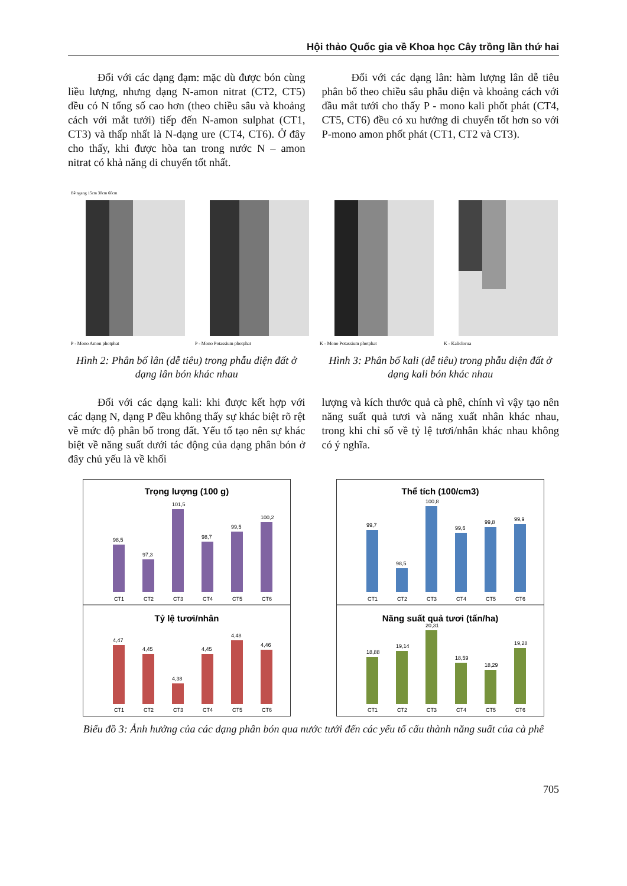Hội thảo Quốc gia về Khoa học Cây trồng lần thứ hai
Đối với các dạng đạm: mặc dù được bón cùng liều lượng, nhưng dạng N-amon nitrat (CT2, CT5) đều có N tổng số cao hơn (theo chiều sâu và khoảng cách với mắt tưới) tiếp đến N-amon sulphat (CT1, CT3) và thấp nhất là N-dạng ure (CT4, CT6). Ở đây cho thấy, khi được hòa tan trong nước N – amon nitrat có khả năng di chuyển tốt nhất.
Đối với các dạng lân: hàm lượng lân dễ tiêu phân bố theo chiều sâu phẫu diện và khoảng cách với đầu mắt tưới cho thấy P - mono kali phốt phát (CT4, CT5, CT6) đều có xu hướng di chuyển tốt hơn so với P-mono amon phốt phát (CT1, CT2 và CT3).
P - Mono Amon photphat
Bề ngang 15cm 30cm 60cm
P - Mono Potassium photphat
K - Mono Potassium photphat
K - Kaliclorua
Hình 2: Phân bố lân (dễ tiêu) trong phẫu diện đất ở dạng lân bón khác nhau
Hình 3: Phân bố kali (dễ tiêu) trong phẫu diện đất ở dạng kali bón khác nhau
Đối với các dạng kali: khi được kết hợp với các dạng N, dạng P đều không thấy sự khác biệt rõ rệt về mức độ phân bố trong đất. Yếu tố tạo nên sự khác biệt về năng suất dưới tác động của dạng phân bón ở đây chủ yếu là về khối
lượng và kích thước quả cà phê, chính vì vậy tạo nên năng suất quả tươi và năng xuất nhân khác nhau, trong khi chỉ số về tỷ lệ tươi/nhân khác nhau không có ý nghĩa.
Trọng lượng (100 g)
98,5
97,3
101,5
98,7
99,5
100,2
CT1
CT2
CT3
CT4
CT5
CT6
Tỷ lệ tươi/nhân
4,47
4,45
4,38
4,45
4,48
4,46
CT1
CT2
CT3
CT4
CT5
CT6
Thể tích (100/cm3)
99,7
98,5
100,8
99,6
99,8
99,9
CT1
CT2
CT3
CT4
CT5
CT6
Năng suất quả tươi (tấn/ha)
18,88
19,14
20,31
18,59
18,29
19,28
CT1
CT2
CT3
CT4
CT5
CT6
Biểu đồ 3: Ảnh hưởng của các dạng phân bón qua nước tưới đến các yếu tố cấu thành năng suất của cà phê
705